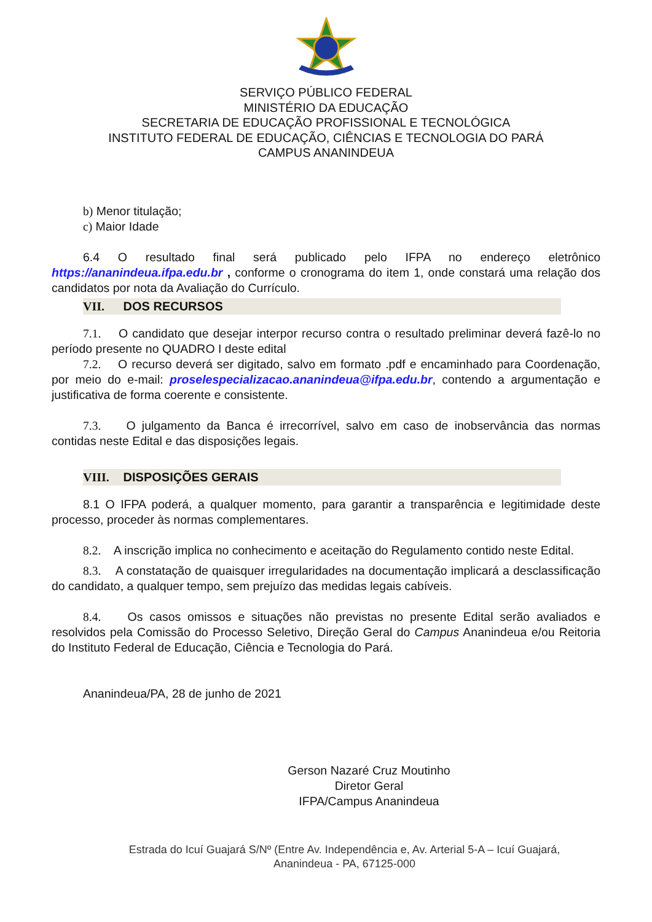SERVIÇO PÚBLICO FEDERAL
MINISTÉRIO DA EDUCAÇÃO
SECRETARIA DE EDUCAÇÃO PROFISSIONAL E TECNOLÓGICA
INSTITUTO FEDERAL DE EDUCAÇÃO, CIÊNCIAS E TECNOLOGIA DO PARÁ
CAMPUS ANANINDEUA
b) Menor titulação;
c) Maior Idade
6.4 O resultado final será publicado pelo IFPA no endereço eletrônico https://ananindeua.ifpa.edu.br , conforme o cronograma do item 1, onde constará uma relação dos candidatos por nota da Avaliação do Currículo.
VII. DOS RECURSOS
7.1. O candidato que desejar interpor recurso contra o resultado preliminar deverá fazê-lo no período presente no QUADRO I deste edital
7.2. O recurso deverá ser digitado, salvo em formato .pdf e encaminhado para Coordenação, por meio do e-mail: proselespecializacao.ananindeua@ifpa.edu.br, contendo a argumentação e justificativa de forma coerente e consistente.
7.3. O julgamento da Banca é irrecorrível, salvo em caso de inobservância das normas contidas neste Edital e das disposições legais.
VIII. DISPOSIÇÕES GERAIS
8.1 O IFPA poderá, a qualquer momento, para garantir a transparência e legitimidade deste processo, proceder às normas complementares.
8.2. A inscrição implica no conhecimento e aceitação do Regulamento contido neste Edital.
8.3. A constatação de quaisquer irregularidades na documentação implicará a desclassificação do candidato, a qualquer tempo, sem prejuízo das medidas legais cabíveis.
8.4. Os casos omissos e situações não previstas no presente Edital serão avaliados e resolvidos pela Comissão do Processo Seletivo, Direção Geral do Campus Ananindeua e/ou Reitoria do Instituto Federal de Educação, Ciência e Tecnologia do Pará.
Ananindeua/PA, 28 de junho de 2021
Gerson Nazaré Cruz Moutinho
Diretor Geral
IFPA/Campus Ananindeua
Estrada do Icuí Guajará S/Nº (Entre Av. Independência e, Av. Arterial 5-A – Icuí Guajará,
Ananindeua - PA, 67125-000